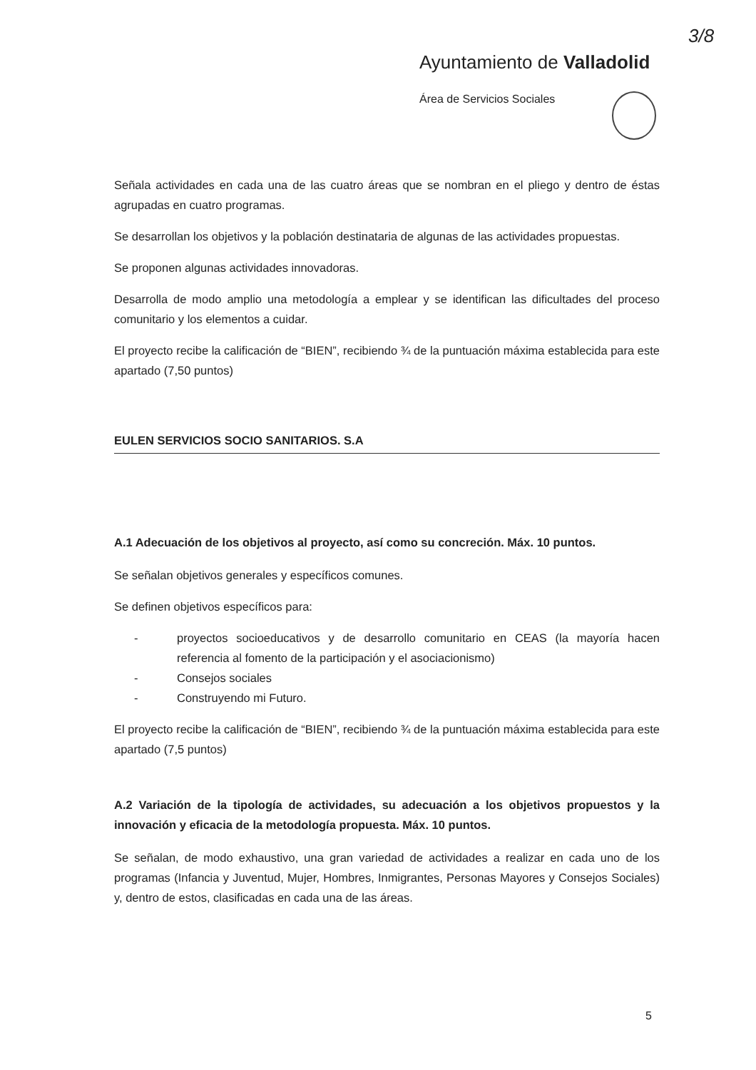3/8
Ayuntamiento de Valladolid
Área de Servicios Sociales
Señala actividades en cada una de las cuatro áreas que se nombran en el pliego y dentro de éstas agrupadas en cuatro programas.
Se desarrollan los objetivos y la población destinataria de algunas de las actividades propuestas.
Se proponen algunas actividades innovadoras.
Desarrolla de modo amplio una metodología a emplear y se identifican las dificultades del proceso comunitario y los elementos a cuidar.
El proyecto recibe la calificación de “BIEN”, recibiendo ¾ de la puntuación máxima establecida para este apartado (7,50 puntos)
EULEN SERVICIOS SOCIO SANITARIOS. S.A
A.1 Adecuación de los objetivos al proyecto, así como su concreción. Máx. 10 puntos.
Se señalan objetivos generales y específicos comunes.
Se definen objetivos específicos para:
- proyectos socioeducativos y de desarrollo comunitario en CEAS (la mayoría hacen referencia al fomento de la participación y el asociacionismo)
- Consejos sociales
- Construyendo mi Futuro.
El proyecto recibe la calificación de “BIEN”, recibiendo ¾ de la puntuación máxima establecida para este apartado (7,5 puntos)
A.2 Variación de la tipología de actividades, su adecuación a los objetivos propuestos y la innovación y eficacia de la metodología propuesta. Máx. 10 puntos.
Se señalan, de modo exhaustivo, una gran variedad de actividades a realizar en cada uno de los programas (Infancia y Juventud, Mujer, Hombres, Inmigrantes, Personas Mayores y Consejos Sociales) y, dentro de estos, clasificadas en cada una de las áreas.
5